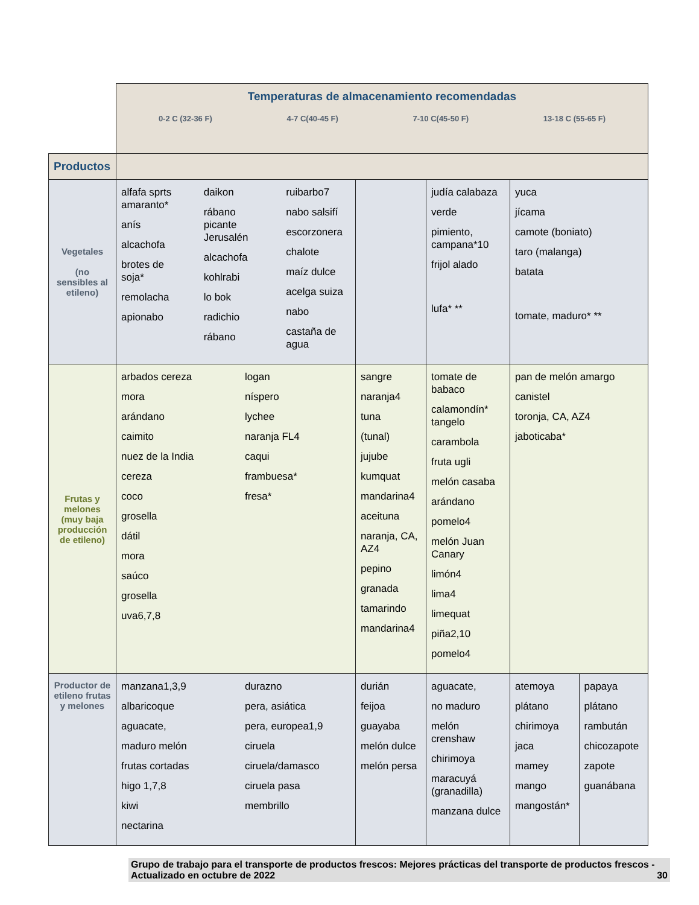| | Temperaturas de almacenamiento recomendadas 0-2 C (32-36 F) 4-7 C(40-45 F) 7-10 C(45-50 F) 13-18 C (55-65 F) | | | | |
| Productos | | | | | |
| Vegetales (no sensibles al etileno) | alfafa sprts amaranto* anís alcachofa brotes de soja* remolacha apionabo daikon rábano picante Jerusalén alcachofa kohlrabi lo bok radichio rábano ruibarbo7 nabo salsifí escorzonera chalote maíz dulce acelga suiza nabo castaña de agua | | judía calabaza verde pimiento, campana*10 frijol alado lufa* ** | yuca jícama camote (boniato) taro (malanga) batata tomate, maduro* ** | |
| Frutas y melones (muy baja producción de etileno) | arbados cereza mora arándano caimito nuez de la India cereza coco grosella dátil mora saúco grosella uva6,7,8 logan níspero lychee naranja FL4 caqui frambuesa* fresa* | sangre naranja4 tuna (tunal) jujube kumquat mandarina4 aceituna naranja, CA, AZ4 pepino granada tamarindo mandarina4 | tomate de babaco calamondín* tangelo carambola fruta ugli melón casaba arándano pomelo4 melón Juan Canary limón4 lima4 limequat piña2,10 pomelo4 | pan de melón amargo canistel toronja, CA, AZ4 jaboticaba* | |
| Productor de etileno frutas y melones | manzana1,3,9 albaricoque aguacate, maduro melón frutas cortadas higo 1,7,8 kiwi nectarina durazno pera, asiática pera, europea1,9 ciruela ciruela/damasco ciruela pasa membrillo | durián feijoa guayaba melón dulce melón persa | aguacate, no maduro melón crenshaw chirimoya maracuyá (granadilla) manzana dulce | atemoya plátano chirimoya jaca mamey mango mangostán* | papaya plátano rambután chicozapote zapote guanábana |
Grupo de trabajo para el transporte de productos frescos: Mejores prácticas del transporte de productos frescos - Actualizado en octubre de 2022 30